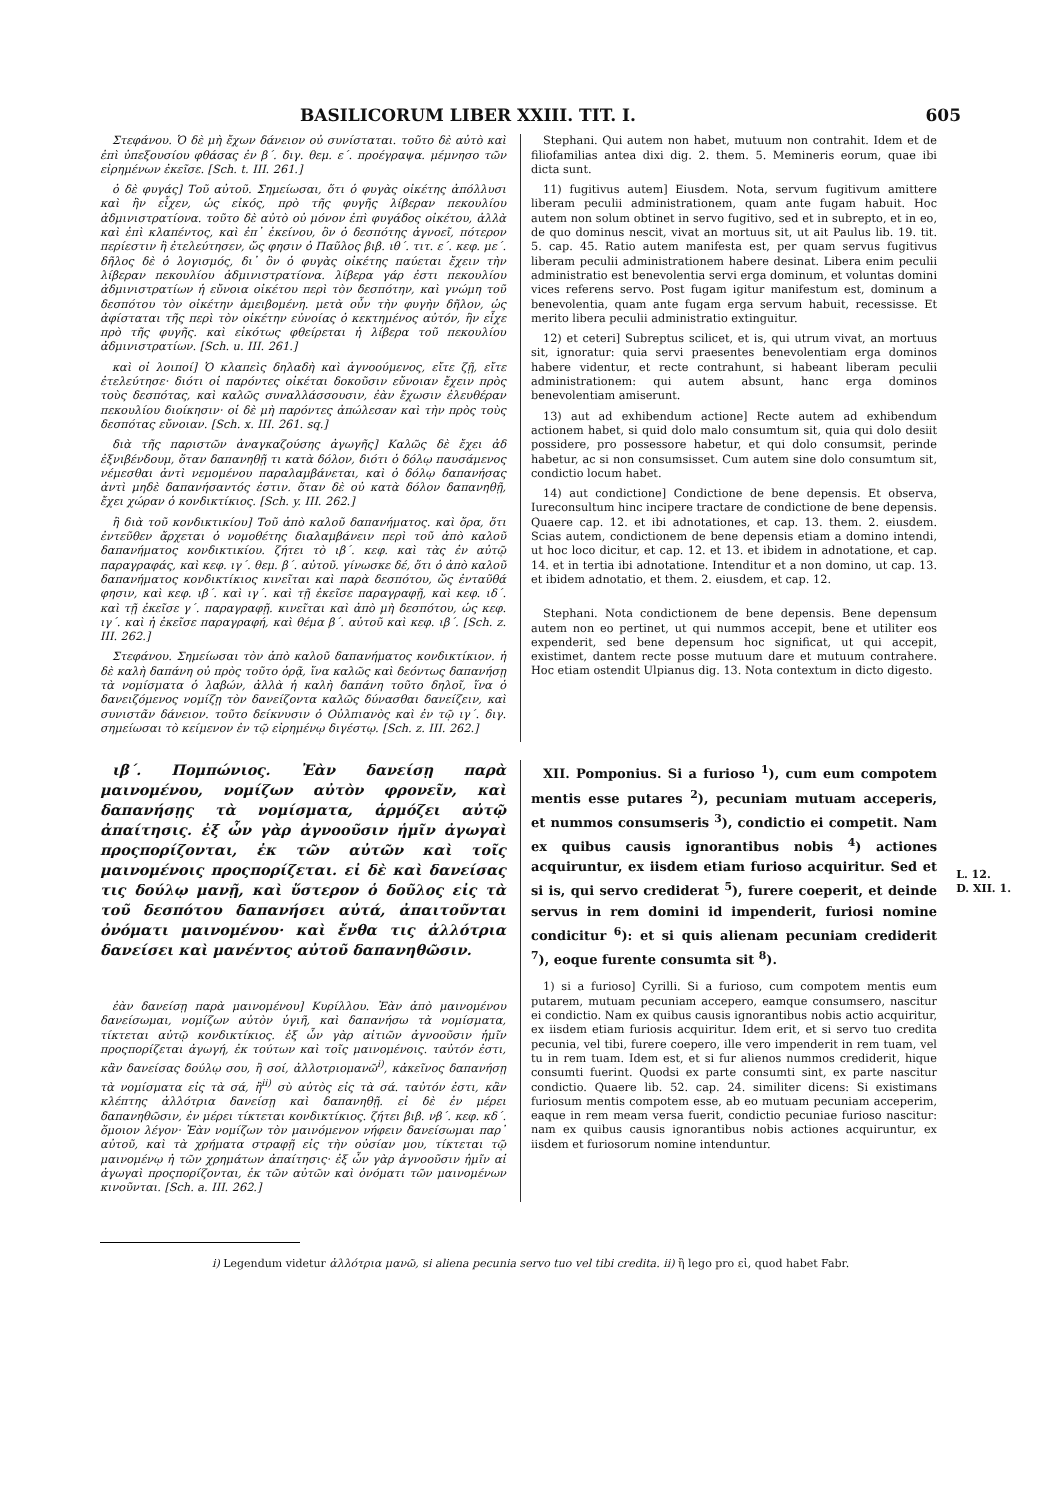BASILICORUM LIBER XXIII. TIT. I. 605
Στεφάνου. Ὁ δὲ μὴ ἔχων δάνειον οὐ συνίσταται. τοῦτο δὲ αὐτὸ καὶ ἐπὶ ὑπεξουσίου φθάσας ἐν β΄. διγ. θεμ. ε΄. προέγραψα. μέμνησο τῶν εἰρημένων ἐκεῖσε. [Sch. t. III. 261.]
ὁ δὲ φυγάς] Τοῦ αὐτοῦ. Σημείωσαι, ὅτι ὁ φυγὰς οἰκέτης ἀπόλλυσι καὶ ἣν εἶχεν, ὡς εἰκός, πρὸ τῆς φυγῆς λίβεραν πεκουλίου ἀδμινιστρατίονα. τοῦτο δὲ αὐτὸ οὐ μόνον ἐπὶ φυγάδος οἰκέτου, ἀλλὰ καὶ ἐπὶ κλαπέντος, καὶ ἐπ᾽ ἐκείνου, ὃν ὁ δεσπότης ἀγνοεῖ, πότερον περίεστιν ἢ ἐτελεύτησεν, ὥς φησιν ὁ Παῦλος βιβ. ιθ΄. τιτ. ε΄. κεφ. με΄. δῆλος δὲ ὁ λογισμός, δι᾽ ὃν ὁ φυγὰς οἰκέτης παύεται ἔχειν τὴν λίβεραν πεκουλίου ἀδμινιστρατίονα. λίβερα γάρ ἐστι πεκουλίου ἀδμινιστρατίων ἡ εὔνοια οἰκέτου περὶ τὸν δεσπότην, καὶ γνώμη τοῦ δεσπότου τὸν οἰκέτην ἀμειβομένη. μετὰ οὖν τὴν φυγὴν δῆλον, ὡς ἀφίσταται τῆς περὶ τὸν οἰκέτην εὐνοίας ὁ κεκτημένος αὐτόν, ἣν εἶχε πρὸ τῆς φυγῆς. καὶ εἰκότως φθείρεται ἡ λίβερα τοῦ πεκουλίου ἀδμινιστρατίων. [Sch. u. III. 261.]
καὶ οἱ λοιποί] Ὁ κλαπεὶς δηλαδὴ καὶ ἀγνοούμενος, εἴτε ζῇ, εἴτε ἐτελεύτησε· διότι οἱ παρόντες οἰκέται δοκοῦσιν εὔνοιαν ἔχειν πρὸς τοὺς δεσπότας, καὶ καλῶς συναλλάσσουσιν, ἐὰν ἔχωσιν ἐλευθέραν πεκουλίου διοίκησιν· οἱ δὲ μὴ παρόντες ἀπώλεσαν καὶ τὴν πρὸς τοὺς δεσπότας εὔνοιαν. [Sch. x. III. 261. sq.]
διὰ τῆς παριστῶν ἀναγκαζούσης ἀγωγῆς] Καλῶς δὲ ἔχει ἀδ ἐξνιβένδουμ, ὅταν δαπανηθῇ τι κατὰ δόλον, διότι ὁ δόλῳ παυσάμενος νέμεσθαι ἀντὶ νεμομένου παραλαμβάνεται, καὶ ὁ δόλῳ δαπανήσας ἀντὶ μηδὲ δαπανήσαντός ἐστιν. ὅταν δὲ οὐ κατὰ δόλον δαπανηθῇ, ἔχει χώραν ὁ κονδικτίκιος. [Sch. y. III. 262.]
ἢ διὰ τοῦ κονδικτικίου] Τοῦ ἀπὸ καλοῦ δαπανήματος. καὶ ὅρα, ὅτι ἐντεῦθεν ἄρχεται ὁ νομοθέτης διαλαμβάνειν περὶ τοῦ ἀπὸ καλοῦ δαπανήματος κονδικτικίου. ζήτει τὸ ιβ΄. κεφ. καὶ τὰς ἐν αὐτῷ παραγραφάς, καὶ κεφ. ιγ΄. θεμ. β΄. αὐτοῦ. γίνωσκε δέ, ὅτι ὁ ἀπὸ καλοῦ δαπανήματος κονδικτίκιος κινεῖται καὶ παρὰ δεσπότου, ὥς ἐνταῦθά φησιν, καὶ κεφ. ιβ΄. καὶ ιγ΄. καὶ τῇ ἐκεῖσε παραγραφῇ, καὶ κεφ. ιδ΄. καὶ τῇ ἐκεῖσε γ΄. παραγραφῇ. κινεῖται καὶ ἀπὸ μὴ δεσπότου, ὡς κεφ. ιγ΄. καὶ ἡ ἐκεῖσε παραγραφή, καὶ θέμα β΄. αὐτοῦ καὶ κεφ. ιβ΄. [Sch. z. III. 262.]
Στεφάνου. Σημείωσαι τὸν ἀπὸ καλοῦ δαπανήματος κονδικτίκιον. ἡ δὲ καλὴ δαπάνη οὐ πρὸς τοῦτο ὁρᾷ, ἵνα καλῶς καὶ δεόντως δαπανήσῃ τὰ νομίσματα ὁ λαβών, ἀλλὰ ἡ καλὴ δαπάνη τοῦτο δηλοῖ, ἵνα ὁ δανειζόμενος νομίζῃ τὸν δανείζοντα καλῶς δύνασθαι δανείζειν, καὶ συνιστᾶν δάνειον. τοῦτο δείκνυσιν ὁ Οὐλπιανὸς καὶ ἐν τῷ ιγ΄. διγ. σημείωσαι τὸ κείμενον ἐν τῷ εἰρημένῳ διγέστῳ. [Sch. z. III. 262.]
Stephani. Qui autem non habet, mutuum non contrahit. Idem et de filiofamilias antea dixi dig. 2. them. 5. Memineris eorum, quae ibi dicta sunt.
11) fugitivus autem] Eiusdem. Nota, servum fugitivum amittere liberam peculii administrationem, quam ante fugam habuit. Hoc autem non solum obtinet in servo fugitivo, sed et in subrepto, et in eo, de quo dominus nescit, vivat an mortuus sit, ut ait Paulus lib. 19. tit. 5. cap. 45. Ratio autem manifesta est, per quam servus fugitivus liberam peculii administrationem habere desinat. Libera enim peculii administratio est benevolentia servi erga dominum, et voluntas domini vices referens servo. Post fugam igitur manifestum est, dominum a benevolentia, quam ante fugam erga servum habuit, recessisse. Et merito libera peculii administratio extinguitur.
12) et ceteri] Subreptus scilicet, et is, qui utrum vivat, an mortuus sit, ignoratur: quia servi praesentes benevolentiam erga dominos habere videntur, et recte contrahunt, si habeant liberam peculii administrationem: qui autem absunt, hanc erga dominos benevolentiam amiserunt.
13) aut ad exhibendum actione] Recte autem ad exhibendum actionem habet, si quid dolo malo consumtum sit, quia qui dolo desiit possidere, pro possessore habetur, et qui dolo consumsit, perinde habetur, ac si non consumsisset. Cum autem sine dolo consumtum sit, condictio locum habet.
14) aut condictione] Condictione de bene depensis. Et observa, Iureconsultum hinc incipere tractare de condictione de bene depensis. Quaere cap. 12. et ibi adnotationes, et cap. 13. them. 2. eiusdem. Scias autem, condictionem de bene depensis etiam a domino intendi, ut hoc loco dicitur, et cap. 12. et 13. et ibidem in adnotatione, et cap. 14. et in tertia ibi adnotatione. Intenditur et a non domino, ut cap. 13. et ibidem adnotatio, et them. 2. eiusdem, et cap. 12.
Stephani. Nota condictionem de bene depensis. Bene depensum autem non eo pertinet, ut qui nummos accepit, bene et utiliter eos expenderit, sed bene depensum hoc significat, ut qui accepit, existimet, dantem recte posse mutuum dare et mutuum contrahere. Hoc etiam ostendit Ulpianus dig. 13. Nota contextum in dicto digesto.
ιβ΄. Πομπώνιος. Ἐὰν δανείσῃ παρὰ μαινομένου, νομίζων αὐτὸν φρονεῖν, καὶ δαπανήσῃς τὰ νομίσματα, ἁρμόζει αὐτῷ ἀπαίτησις. ἐξ ὧν γὰρ ἀγνοοῦσιν ἡμῖν ἀγωγαὶ προςπορίζονται, ἐκ τῶν αὐτῶν καὶ τοῖς μαινομένοις προςπορίζεται. εἰ δὲ καὶ δανείσας τις δούλῳ μανῇ, καὶ ὕστερον ὁ δοῦλος εἰς τὰ τοῦ δεσπότου δαπανήσει αὐτά, ἀπαιτοῦνται ὀνόματι μαινομένου· καὶ ἔνθα τις ἀλλότρια δανείσει καὶ μανέντος αὐτοῦ δαπανηθῶσιν.
ἐὰν δανείσῃ παρὰ μαινομένου] Κυρίλλου. Ἐὰν ἀπὸ μαινομένου δανείσωμαι, νομίζων αὐτὸν ὑγιῆ, καὶ δαπανήσω τὰ νομίσματα, τίκτεται αὐτῷ κονδικτίκιος. ἐξ ὧν γὰρ αἰτιῶν ἀγνοοῦσιν ἡμῖν προςπορίζεται ἀγωγή, ἐκ τούτων καὶ τοῖς μαινομένοις. ταὐτόν ἐστι, κἂν δανείσας δούλῳ σου, ἢ σοί, ἀλλοτριομανῶ<sup>i)</sup>, κἀκεῖνος δαπανήσῃ τὰ νομίσματα εἰς τὰ σά, ἢ<sup>ii)</sup> σὺ αὐτὸς εἰς τὰ σά. ταὐτόν ἐστι, κἂν κλέπτης ἀλλότρια δανείσῃ καὶ δαπανηθῇ. εἰ δὲ ἐν μέρει δαπανηθῶσιν, ἐν μέρει τίκτεται κονδικτίκιος. ζήτει βιβ. νβ΄. κεφ. κδ΄. ὅμοιον λέγον· Ἐὰν νομίζων τὸν μαινόμενον νήφειν δανείσωμαι παρ᾽ αὐτοῦ, καὶ τὰ χρήματα στραφῇ εἰς τὴν οὐσίαν μου, τίκτεται τῷ μαινομένῳ ἡ τῶν χρημάτων ἀπαίτησις· ἐξ ὧν γὰρ ἀγνοοῦσιν ἡμῖν αἱ ἀγωγαὶ προςπορίζονται, ἐκ τῶν αὐτῶν καὶ ὀνόματι τῶν μαινομένων κινοῦνται. [Sch. a. III. 262.]
XII. Pomponius. Si a furioso <sup>1</sup>), cum eum compotem mentis esse putares <sup>2</sup>), pecuniam mutuam acceperis, et nummos consumseris <sup>3</sup>), condictio ei competit. Nam ex quibus causis ignorantibus nobis <sup>4</sup>) actiones acquiruntur, ex iisdem etiam furioso acquiritur. Sed et si is, qui servo crediderat <sup>5</sup>), furere coeperit, et deinde servus in rem domini id impenderit, furiosi nomine condicitur <sup>6</sup>): et si quis alienam pecuniam crediderit <sup>7</sup>), eoque furente consumta sit <sup>8</sup>).
1) si a furioso] Cyrilli. Si a furioso, cum compotem mentis eum putarem, mutuam pecuniam accepero, eamque consumsero, nascitur ei condictio. Nam ex quibus causis ignorantibus nobis actio acquiritur, ex iisdem etiam furiosis acquiritur. Idem erit, et si servo tuo credita pecunia, vel tibi, furere coepero, ille vero impenderit in rem tuam, vel tu in rem tuam. Idem est, et si fur alienos nummos crediderit, hique consumti fuerint. Quodsi ex parte consumti sint, ex parte nascitur condictio. Quaere lib. 52. cap. 24. similiter dicens: Si existimans furiosum mentis compotem esse, ab eo mutuam pecuniam acceperim, eaque in rem meam versa fuerit, condictio pecuniae furioso nascitur: nam ex quibus causis ignorantibus nobis actiones acquiruntur, ex iisdem et furiosorum nomine intenduntur.
L. 12.
D. XII. 1.
i) Legendum videtur ἀλλότρια μανῶ, si aliena pecunia servo tuo vel tibi credita. ii) ἢ lego pro εἰ, quod habet Fabr.